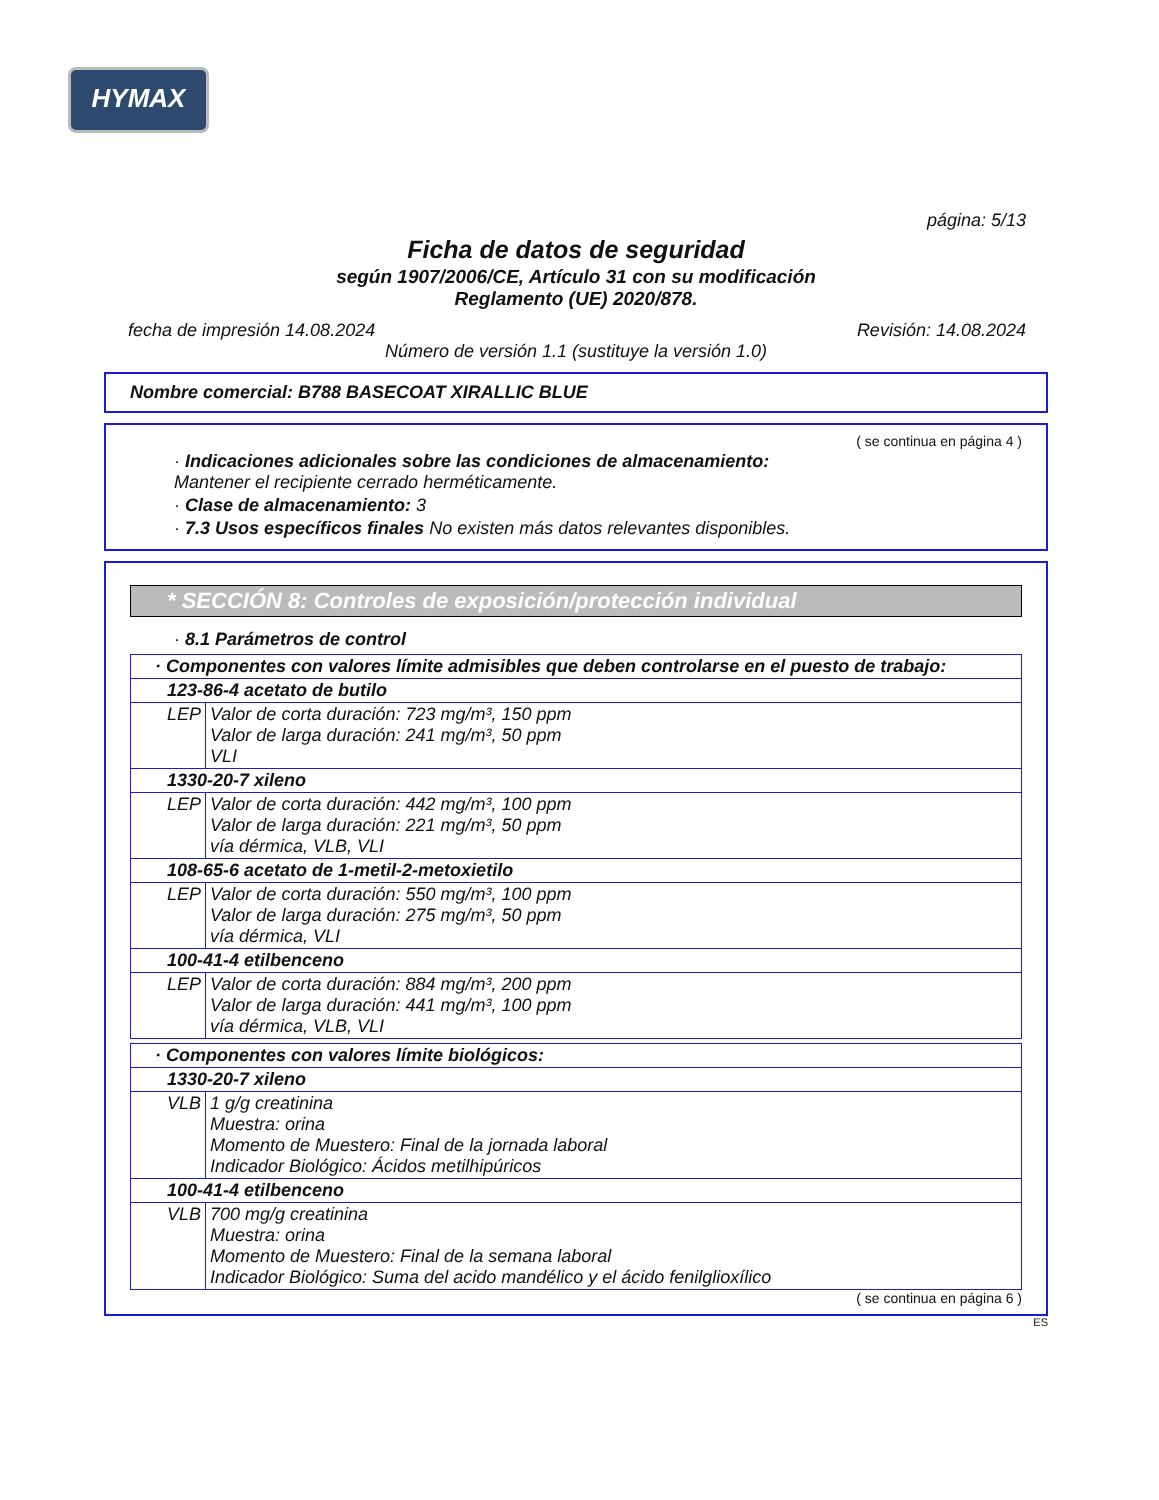HYMAX
página: 5/13
Ficha de datos de seguridad
según 1907/2006/CE, Artículo 31 con su modificación
Reglamento (UE) 2020/878.
fecha de impresión 14.08.2024 Revisión: 14.08.2024
Número de versión 1.1 (sustituye la versión 1.0)
Nombre comercial: B788 BASECOAT XIRALLIC BLUE
( se continua en página 4 )
· Indicaciones adicionales sobre las condiciones de almacenamiento:
Mantener el recipiente cerrado herméticamente.
· Clase de almacenamiento: 3
· 7.3 Usos específicos finales No existen más datos relevantes disponibles.
* SECCIÓN 8: Controles de exposición/protección individual
· 8.1 Parámetros de control
| · Componentes con valores límite admisibles que deben controlarse en el puesto de trabajo: | |
| 123-86-4 acetato de butilo | |
| LEP | Valor de corta duración: 723 mg/m³, 150 ppm Valor de larga duración: 241 mg/m³, 50 ppm VLI |
| 1330-20-7 xileno | |
| LEP | Valor de corta duración: 442 mg/m³, 100 ppm Valor de larga duración: 221 mg/m³, 50 ppm vía dérmica, VLB, VLI |
| 108-65-6 acetato de 1-metil-2-metoxietilo | |
| LEP | Valor de corta duración: 550 mg/m³, 100 ppm Valor de larga duración: 275 mg/m³, 50 ppm vía dérmica, VLI |
| 100-41-4 etilbenceno | |
| LEP | Valor de corta duración: 884 mg/m³, 200 ppm Valor de larga duración: 441 mg/m³, 100 ppm vía dérmica, VLB, VLI |
| · Componentes con valores límite biológicos: | |
| 1330-20-7 xileno | |
| VLB | 1 g/g creatinina Muestra: orina Momento de Muestero: Final de la jornada laboral Indicador Biológico: Ácidos metilhipúricos |
| 100-41-4 etilbenceno | |
| VLB | 700 mg/g creatinina Muestra: orina Momento de Muestero: Final de la semana laboral Indicador Biológico: Suma del acido mandélico y el ácido fenilglioxílico |
( se continua en página 6 )
ES